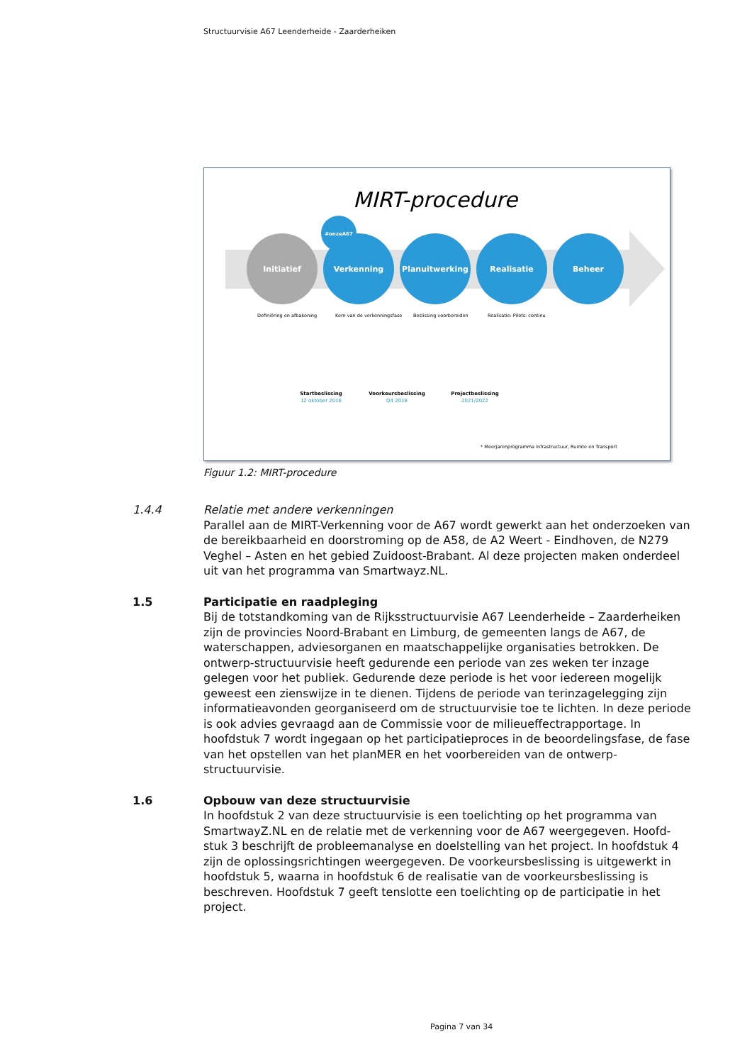Structuurvisie A67 Leenderheide - Zaarderheiken
MIRT-procedure
Initiatief
Verkenning
#onzeA67
Planuitwerking
Realisatie
Beheer
Definiëring en afbakening
Kern van de verkenningsfase
Beslissing voorbereiden
Realisatie: Pilots: continu
Startbeslissing
Voorkeursbeslissing
Projectbeslissing
12 oktober 2016
Q4 2018
2021/2022
* Meerjarenprogramma Infrastructuur, Ruimte en Transport
Figuur 1.2: MIRT-procedure
1.4.4 Relatie met andere verkenningen
Parallel aan de MIRT-Verkenning voor de A67 wordt gewerkt aan het onderzoeken van de bereikbaarheid en doorstroming op de A58, de A2 Weert - Eindhoven, de N279 Veghel – Asten en het gebied Zuidoost-Brabant. Al deze projecten maken onderdeel uit van het programma van Smartwayz.NL.
1.5 Participatie en raadpleging
Bij de totstandkoming van de Rijksstructuurvisie A67 Leenderheide – Zaarderheiken zijn de provincies Noord-Brabant en Limburg, de gemeenten langs de A67, de waterschappen, adviesorganen en maatschappelijke organisaties betrokken. De ontwerp-structuurvisie heeft gedurende een periode van zes weken ter inzage gelegen voor het publiek. Gedurende deze periode is het voor iedereen mogelijk geweest een zienswijze in te dienen. Tijdens de periode van terinzagelegging zijn informatieavonden georganiseerd om de structuurvisie toe te lichten. In deze periode is ook advies gevraagd aan de Commissie voor de milieueffectrapportage. In hoofdstuk 7 wordt ingegaan op het participatieproces in de beoordelingsfase, de fase van het opstellen van het planMER en het voorbereiden van de ontwerp-structuurvisie.
1.6 Opbouw van deze structuurvisie
In hoofdstuk 2 van deze structuurvisie is een toelichting op het programma van SmartwayZ.NL en de relatie met de verkenning voor de A67 weergegeven. Hoofd-stuk 3 beschrijft de probleemanalyse en doelstelling van het project. In hoofdstuk 4 zijn de oplossingsrichtingen weergegeven. De voorkeursbeslissing is uitgewerkt in hoofdstuk 5, waarna in hoofdstuk 6 de realisatie van de voorkeursbeslissing is beschreven. Hoofdstuk 7 geeft tenslotte een toelichting op de participatie in het project.
Pagina 7 van 34